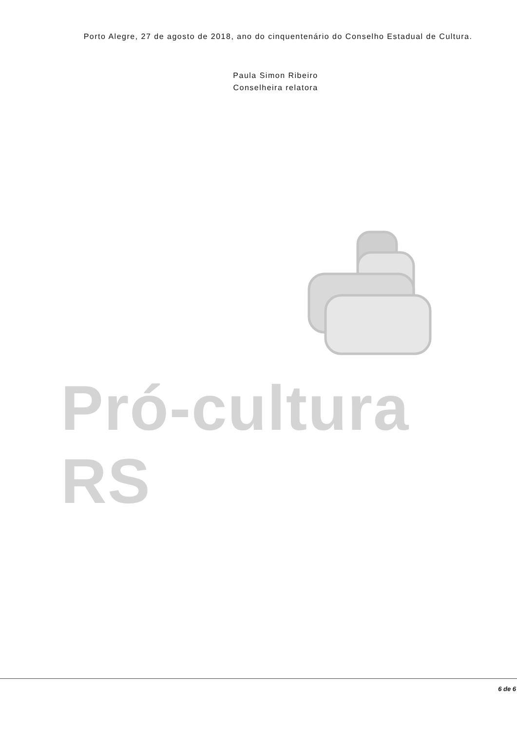Porto Alegre, 27 de agosto de 2018, ano do cinquentenário do Conselho Estadual de Cultura.
Paula Simon Ribeiro
Conselheira relatora
Pró-cultura RS
6 de 6